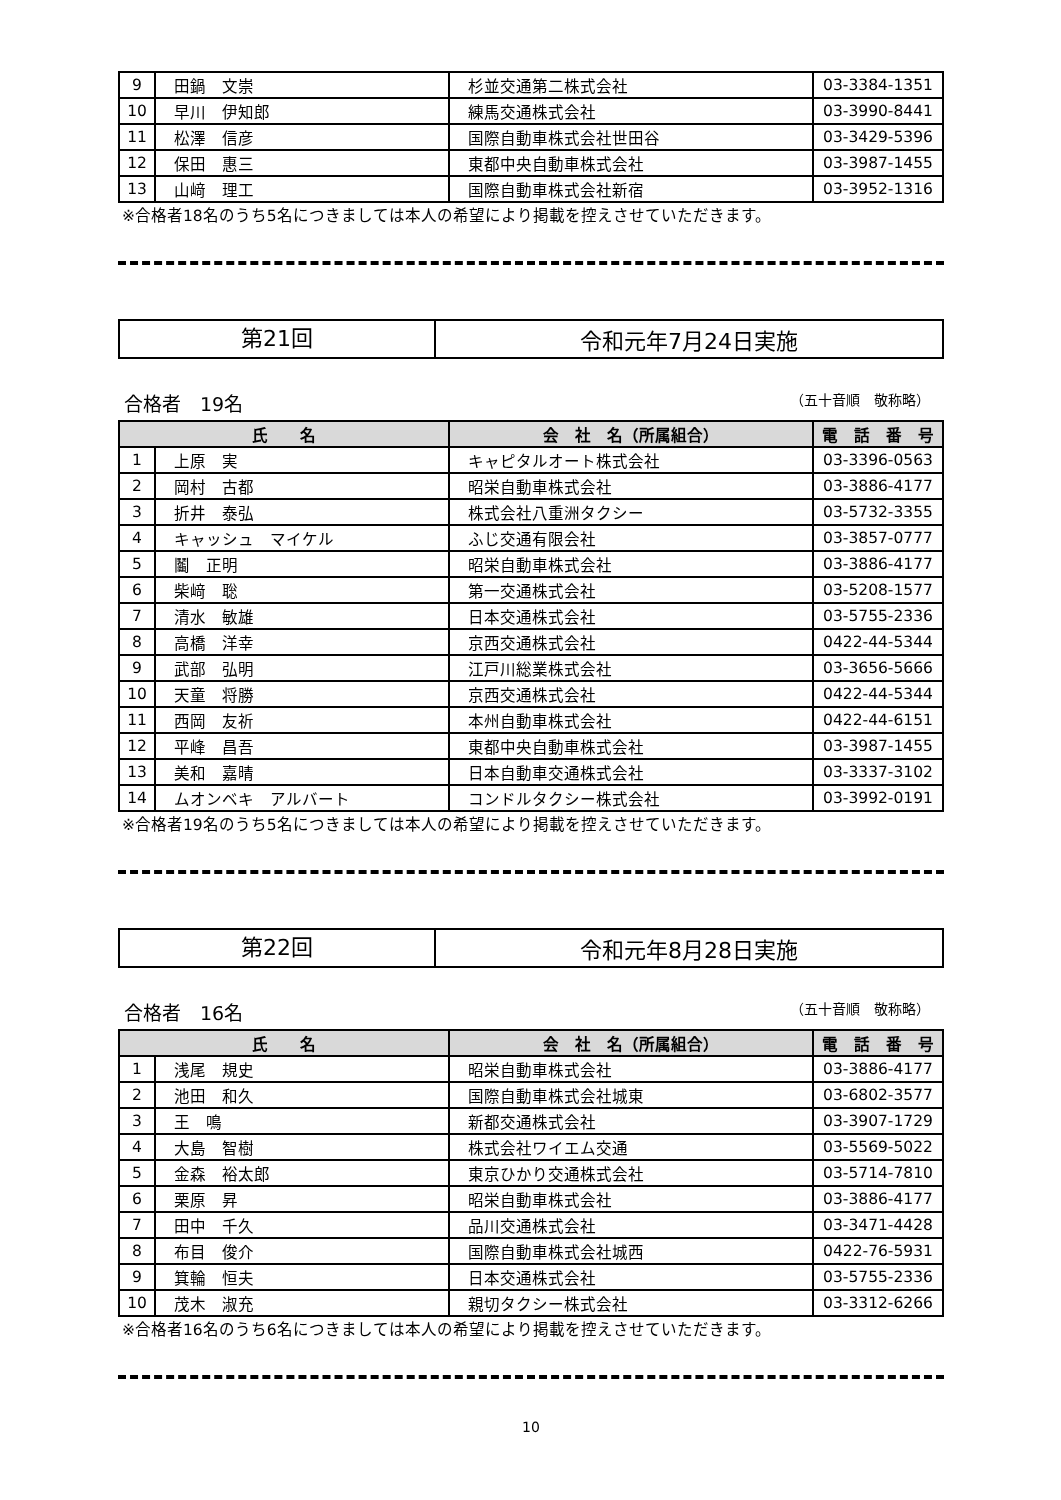| 9 | 田鍋 文崇 | 杉並交通第二株式会社 | 03-3384-1351 |
| 10 | 早川 伊知郎 | 練馬交通株式会社 | 03-3990-8441 |
| 11 | 松澤 信彦 | 国際自動車株式会社世田谷 | 03-3429-5396 |
| 12 | 保田 惠三 | 東都中央自動車株式会社 | 03-3987-1455 |
| 13 | 山﨑 理工 | 国際自動車株式会社新宿 | 03-3952-1316 |
※合格者18名のうち5名につきましては本人の希望により掲載を控えさせていただきます。
第21回
令和元年7月24日実施
合格者　19名 （五十音順　敬称略）
| 氏 名 | | 会 社 名（所属組合） | 電 話 番 号 |
| --- | --- | --- | --- |
| 1 | 上原 実 | キャピタルオート株式会社 | 03-3396-0563 |
| 2 | 岡村 古都 | 昭栄自動車株式会社 | 03-3886-4177 |
| 3 | 折井 泰弘 | 株式会社八重洲タクシー | 03-5732-3355 |
| 4 | キャッシュ マイケル | ふじ交通有限会社 | 03-3857-0777 |
| 5 | 鬮 正明 | 昭栄自動車株式会社 | 03-3886-4177 |
| 6 | 柴﨑 聡 | 第一交通株式会社 | 03-5208-1577 |
| 7 | 清水 敏雄 | 日本交通株式会社 | 03-5755-2336 |
| 8 | 高橋 洋幸 | 京西交通株式会社 | 0422-44-5344 |
| 9 | 武部 弘明 | 江戸川総業株式会社 | 03-3656-5666 |
| 10 | 天童 将勝 | 京西交通株式会社 | 0422-44-5344 |
| 11 | 西岡 友祈 | 本州自動車株式会社 | 0422-44-6151 |
| 12 | 平峰 昌吾 | 東都中央自動車株式会社 | 03-3987-1455 |
| 13 | 美和 嘉晴 | 日本自動車交通株式会社 | 03-3337-3102 |
| 14 | ムオンベキ アルバート | コンドルタクシー株式会社 | 03-3992-0191 |
※合格者19名のうち5名につきましては本人の希望により掲載を控えさせていただきます。
第22回
令和元年8月28日実施
合格者　16名 （五十音順　敬称略）
| 氏 名 | | 会 社 名（所属組合） | 電 話 番 号 |
| --- | --- | --- | --- |
| 1 | 浅尾 規史 | 昭栄自動車株式会社 | 03-3886-4177 |
| 2 | 池田 和久 | 国際自動車株式会社城東 | 03-6802-3577 |
| 3 | 王 鳴 | 新都交通株式会社 | 03-3907-1729 |
| 4 | 大島 智樹 | 株式会社ワイエム交通 | 03-5569-5022 |
| 5 | 金森 裕太郎 | 東京ひかり交通株式会社 | 03-5714-7810 |
| 6 | 栗原 昇 | 昭栄自動車株式会社 | 03-3886-4177 |
| 7 | 田中 千久 | 品川交通株式会社 | 03-3471-4428 |
| 8 | 布目 俊介 | 国際自動車株式会社城西 | 0422-76-5931 |
| 9 | 箕輪 恒夫 | 日本交通株式会社 | 03-5755-2336 |
| 10 | 茂木 淑充 | 親切タクシー株式会社 | 03-3312-6266 |
※合格者16名のうち6名につきましては本人の希望により掲載を控えさせていただきます。
10